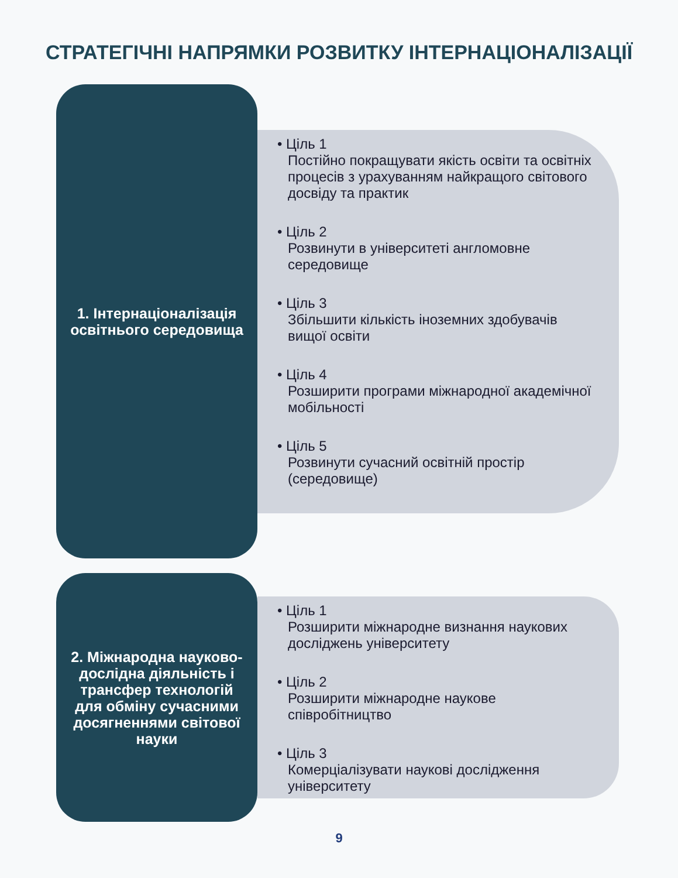СТРАТЕГІЧНІ НАПРЯМКИ РОЗВИТКУ ІНТЕРНАЦІОНАЛІЗАЦІЇ
1. Інтернаціоналізація освітнього середовища
• Ціль 1
Постійно покращувати якість освіти та освітніх процесів з урахуванням найкращого світового досвіду та практик
• Ціль 2
Розвинути в університеті англомовне середовище
• Ціль 3
Збільшити кількість іноземних здобувачів вищої освіти
• Ціль 4
Розширити програми міжнародної академічної мобільності
• Ціль 5
Розвинути сучасний освітній простір (середовище)
2. Міжнародна науково-дослідна діяльність і трансфер технологій для обміну сучасними досягненнями світової науки
• Ціль 1
Розширити міжнародне визнання наукових досліджень університету
• Ціль 2
Розширити міжнародне наукове співробітництво
• Ціль 3
Комерціалізувати наукові дослідження університету
9